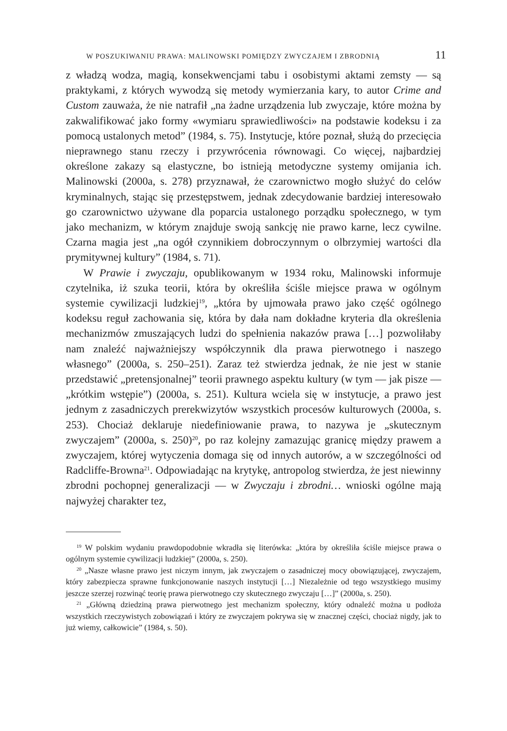W POSZUKIWANIU PRAWA: MALINOWSKI POMIĘDZY ZWYCZAJEM I ZBRODNIĄ 11
z władzą wodza, magią, konsekwencjami tabu i osobistymi aktami zemsty — są praktykami, z których wywodzą się metody wymierzania kary, to autor Crime and Custom zauważa, że nie natrafił „na żadne urządzenia lub zwyczaje, które można by zakwalifikować jako formy «wymiaru sprawiedliwości» na podstawie kodeksu i za pomocą ustalonych metod” (1984, s. 75). Instytucje, które poznał, służą do przecięcia nieprawnego stanu rzeczy i przywrócenia równowagi. Co więcej, najbardziej określone zakazy są elastyczne, bo istnieją metodyczne systemy omijania ich. Malinowski (2000a, s. 278) przyznawał, że czarownictwo mogło służyć do celów kryminalnych, stając się przestępstwem, jednak zdecydowanie bardziej interesowało go czarownictwo używane dla poparcia ustalonego porządku społecznego, w tym jako mechanizm, w którym znajduje swoją sankcję nie prawo karne, lecz cywilne. Czarna magia jest „na ogół czynnikiem dobroczynnym o olbrzymiej wartości dla prymitywnej kultury” (1984, s. 71).
W Prawie i zwyczaju, opublikowanym w 1934 roku, Malinowski informuje czytelnika, iż szuka teorii, która by określiła ściśle miejsce prawa w ogólnym systemie cywilizacji ludzkiej<sup>19</sup>, „która by ujmowała prawo jako część ogólnego kodeksu reguł zachowania się, która by dała nam dokładne kryteria dla określenia mechanizmów zmuszających ludzi do spełnienia nakazów prawa […] pozwoliłaby nam znaleźć najważniejszy współczynnik dla prawa pierwotnego i naszego własnego” (2000a, s. 250–251). Zaraz też stwierdza jednak, że nie jest w stanie przedstawić „pretensjonalnej” teorii prawnego aspektu kultury (w tym — jak pisze — „krótkim wstępie”) (2000a, s. 251). Kultura wciela się w instytucje, a prawo jest jednym z zasadniczych prerekwizytów wszystkich procesów kulturowych (2000a, s. 253). Chociaż deklaruje niedefiniowanie prawa, to nazywa je „skutecznym zwyczajem” (2000a, s. 250)<sup>20</sup>, po raz kolejny zamazując granicę między prawem a zwyczajem, której wytyczenia domaga się od innych autorów, a w szczególności od Radcliffe-Browna<sup>21</sup>. Odpowiadając na krytykę, antropolog stwierdza, że jest niewinny zbrodni pochopnej generalizacji — w Zwyczaju i zbrodni… wnioski ogólne mają najwyżej charakter tez,
<sup>19</sup> W polskim wydaniu prawdopodobnie wkradła się literówka: „która by określiła ściśle miejsce prawa o ogólnym systemie cywilizacji ludzkiej” (2000a, s. 250).
<sup>20</sup> „Nasze własne prawo jest niczym innym, jak zwyczajem o zasadniczej mocy obowiązującej, zwyczajem, który zabezpiecza sprawne funkcjonowanie naszych instytucji […] Niezależnie od tego wszystkiego musimy jeszcze szerzej rozwinąć teorię prawa pierwotnego czy skutecznego zwyczaju […]” (2000a, s. 250).
<sup>21</sup> „Główną dziedziną prawa pierwotnego jest mechanizm społeczny, który odnaleźć można u podłoża wszystkich rzeczywistych zobowiązań i który ze zwyczajem pokrywa się w znacznej części, chociaż nigdy, jak to już wiemy, całkowicie” (1984, s. 50).